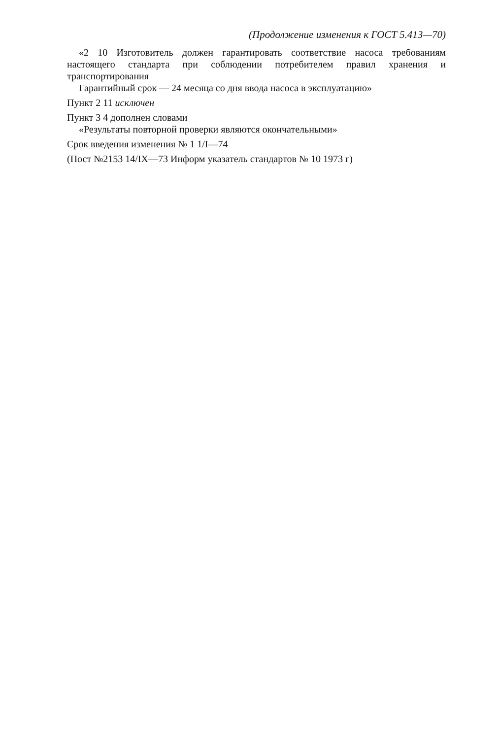(Продолжение изменения к ГОСТ 5.413—70)
«2 10 Изготовитель должен гарантировать соответствие насоса требованиям настоящего стандарта при соблюдении потребителем правил хранения и транспортирования
Гарантийный срок — 24 месяца со дня ввода насоса в эксплуатацию»
Пункт 2 11 исключен
Пункт 3 4 дополнен словами
«Результаты повторной проверки являются окончательными»
Срок введения изменения № 1 1/I—74
(Пост №2153 14/IX—73 Информ указатель стандартов № 10 1973 г)